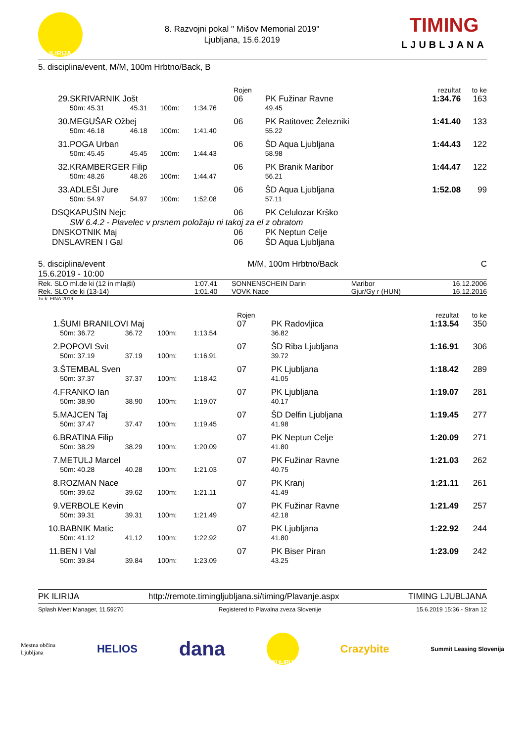ILIRIJA
8. Razvojni pokal " Mišov Memorial 2019"
Ljubljana, 15.6.2019
TIMING
LJUBLJANA
5. disciplina/event, M/M, 100m Hrbtno/Back, B
| | | | | | Rojen | | rezultat | to ke |
| 29. | SKRIVARNIK Jošt | | | | 06 | PK Fužinar Ravne | 1:34.76 | 163 |
| | 50m: 45.31 | 45.31 | 100m: | 1:34.76 | | 49.45 | | |
| 30. | MEGUŠAR Ožbej | | | | 06 | PK Ratitovec Železniki | 1:41.40 | 133 |
| | 50m: 46.18 | 46.18 | 100m: | 1:41.40 | | 55.22 | | |
| 31. | POGA Urban | | | | 06 | ŠD Aqua Ljubljana | 1:44.43 | 122 |
| | 50m: 45.45 | 45.45 | 100m: | 1:44.43 | | 58.98 | | |
| 32. | KRAMBERGER Filip | | | | 06 | PK Branik Maribor | 1:44.47 | 122 |
| | 50m: 48.26 | 48.26 | 100m: | 1:44.47 | | 56.21 | | |
| 33. | ADLEŠI Jure | | | | 06 | ŠD Aqua Ljubljana | 1:52.08 | 99 |
| | 50m: 54.97 | 54.97 | 100m: | 1:52.08 | | 57.11 | | |
| DSQ | KAPUŠIN Nejc | | | | 06 | PK Celulozar Krško | | |
| | SW 6.4.2 - Plavelec v prsnem položaju ni takoj za el z obratom | | | | | | | |
| DNS | KOTNIK Maj | | | | 06 | PK Neptun Celje | | |
| DNS | LAVREN I Gal | | | | 06 | ŠD Aqua Ljubljana | | |
5. disciplina/event
15.6.2019 - 10:00
M/M, 100m Hrbtno/Back C
| Rek. SLO ml.de ki (12 in mlajši) | 1:07.41 | SONNENSCHEIN Darin | Maribor | 16.12.2006 |
| Rek. SLO de ki (13-14) | 1:01.40 | VOVK Nace | Gjur/Gy r (HUN) | 16.12.2016 |
To k: FINA 2019
| | | | | | Rojen | | rezultat | to ke |
| 1. | ŠUMI BRANILOVI Maj | | | | 07 | PK Radovljica | 1:13.54 | 350 |
| | 50m: 36.72 | 36.72 | 100m: | 1:13.54 | | 36.82 | | |
| 2. | POPOVI Svit | | | | 07 | ŠD Riba Ljubljana | 1:16.91 | 306 |
| | 50m: 37.19 | 37.19 | 100m: | 1:16.91 | | 39.72 | | |
| 3. | ŠTEMBAL Sven | | | | 07 | PK Ljubljana | 1:18.42 | 289 |
| | 50m: 37.37 | 37.37 | 100m: | 1:18.42 | | 41.05 | | |
| 4. | FRANKO Ian | | | | 07 | PK Ljubljana | 1:19.07 | 281 |
| | 50m: 38.90 | 38.90 | 100m: | 1:19.07 | | 40.17 | | |
| 5. | MAJCEN Taj | | | | 07 | ŠD Delfin Ljubljana | 1:19.45 | 277 |
| | 50m: 37.47 | 37.47 | 100m: | 1:19.45 | | 41.98 | | |
| 6. | BRATINA Filip | | | | 07 | PK Neptun Celje | 1:20.09 | 271 |
| | 50m: 38.29 | 38.29 | 100m: | 1:20.09 | | 41.80 | | |
| 7. | METULJ Marcel | | | | 07 | PK Fužinar Ravne | 1:21.03 | 262 |
| | 50m: 40.28 | 40.28 | 100m: | 1:21.03 | | 40.75 | | |
| 8. | ROZMAN Nace | | | | 07 | PK Kranj | 1:21.11 | 261 |
| | 50m: 39.62 | 39.62 | 100m: | 1:21.11 | | 41.49 | | |
| 9. | VERBOLE Kevin | | | | 07 | PK Fužinar Ravne | 1:21.49 | 257 |
| | 50m: 39.31 | 39.31 | 100m: | 1:21.49 | | 42.18 | | |
| 10. | BABNIK Matic | | | | 07 | PK Ljubljana | 1:22.92 | 244 |
| | 50m: 41.12 | 41.12 | 100m: | 1:22.92 | | 41.80 | | |
| 11. | BEN I Val | | | | 07 | PK Biser Piran | 1:23.09 | 242 |
| | 50m: 39.84 | 39.84 | 100m: | 1:23.09 | | 43.25 | | |
PK ILIRIJA http://remote.timingljubljana.si/timing/Plavanje.aspx TIMING LJUBLJANA
Splash Meet Manager, 11.59270 Registered to Plavalna zveza Slovenije 15.6.2019 15:36 - Stran 12
Mestna občina
Ljubljana HELIOS dana 100 ILIRIJA Crazybite Summit Leasing Slovenija